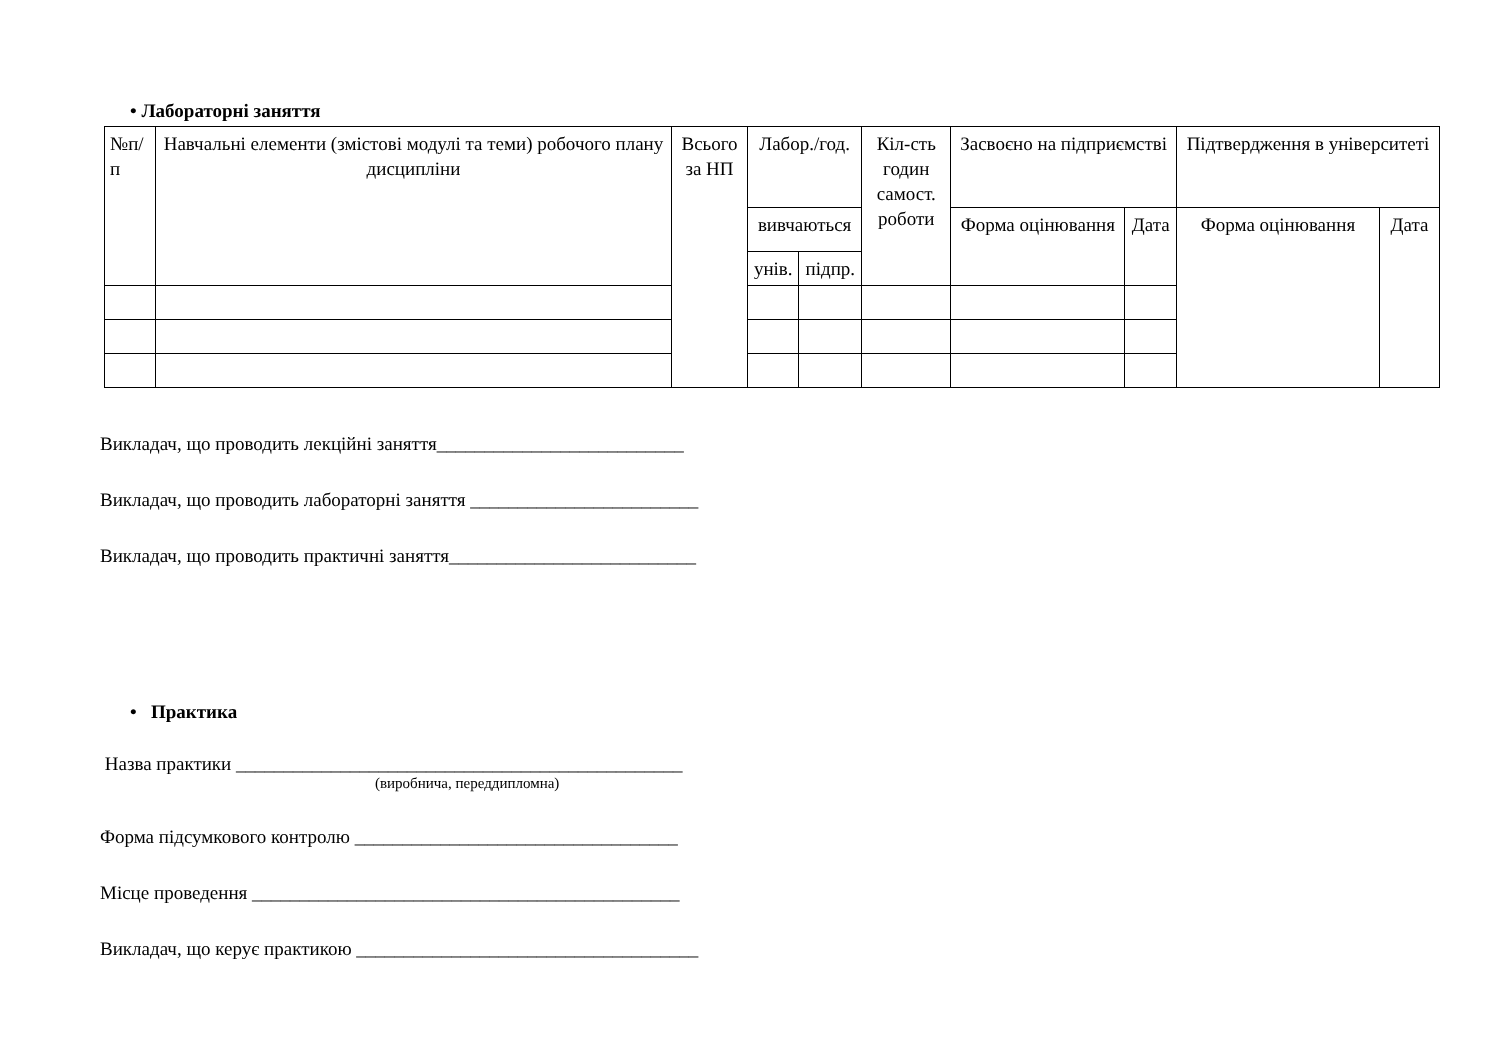• Лабораторні заняття
| №п/ п | Навчальні елементи (змістові модулі та теми) робочого плану дисципліни | Всього за НП | Лабор./год. | | Кіл-сть годин самост. роботи | Засвоєно на підприємстві | | Підтвердження в університеті | |
| --- | --- | --- | --- | --- | --- | --- | --- | --- | --- |
| | | | вивчаються | | | Форма оцінювання | Дата | Форма оцінювання | Дата |
| | | | унів. | підпр. | | | | | |
Викладач, що проводить лекційні заняття__________________________
Викладач, що проводить лабораторні заняття ________________________
Викладач, що проводить практичні заняття__________________________
• Практика
Назва практики _______________________________________________
(виробнича, переддипломна)
Форма підсумкового контролю __________________________________
Місце проведення _____________________________________________
Викладач, що керує практикою ____________________________________